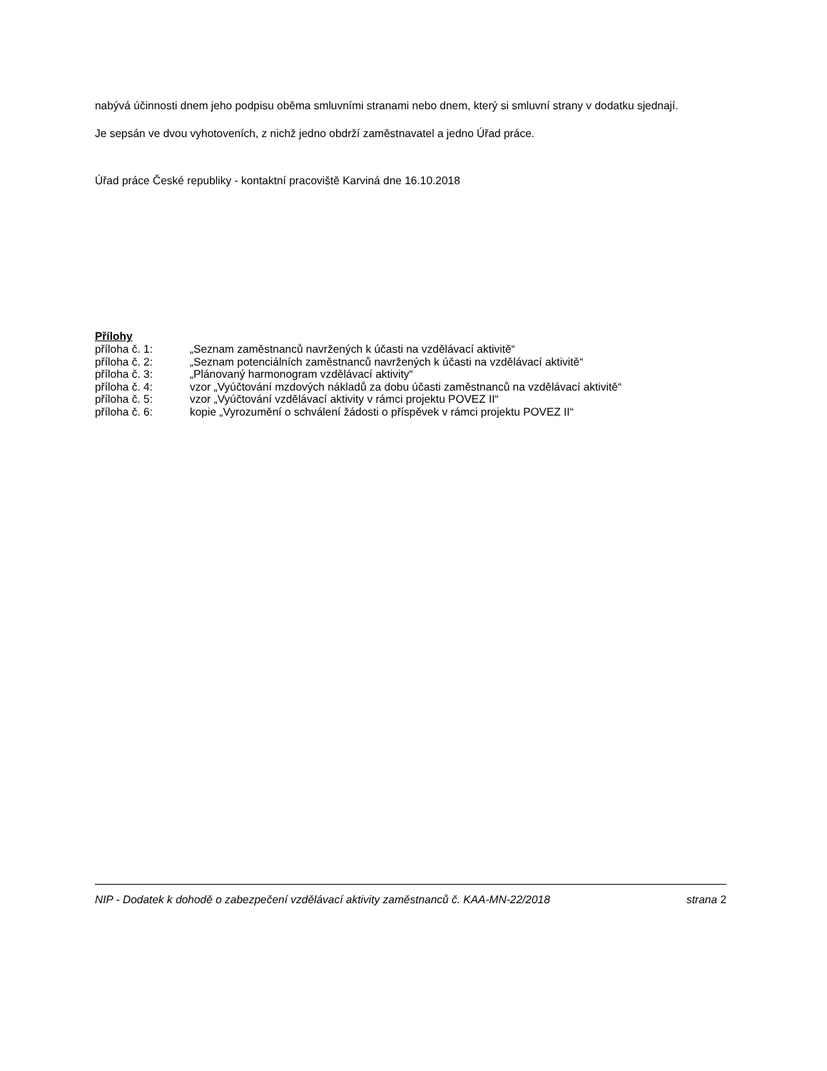nabývá účinnosti dnem jeho podpisu oběma smluvními stranami nebo dnem, který si smluvní strany v dodatku sjednají.
Je sepsán ve dvou vyhotoveních, z nichž jedno obdrží zaměstnavatel a jedno Úřad práce.
Úřad práce České republiky - kontaktní pracoviště Karviná dne 16.10.2018
Přílohy
| příloha č. 1: | „Seznam zaměstnanců navržených k účasti na vzdělávací aktivitě“ |
| příloha č. 2: | „Seznam potenciálních zaměstnanců navržených k účasti na vzdělávací aktivitě“ |
| příloha č. 3: | „Plánovaný harmonogram vzdělávací aktivity“ |
| příloha č. 4: | vzor „Vyúčtování mzdových nákladů za dobu účasti zaměstnanců na vzdělávací aktivitě“ |
| příloha č. 5: | vzor „Vyúčtování vzdělávací aktivity v rámci projektu POVEZ II“ |
| příloha č. 6: | kopie „Vyrozumění o schválení žádosti o příspěvek v rámci projektu POVEZ II“ |
NIP - Dodatek k dohodě o zabezpečení vzdělávací aktivity zaměstnanců č. KAA-MN-22/2018 strana 2